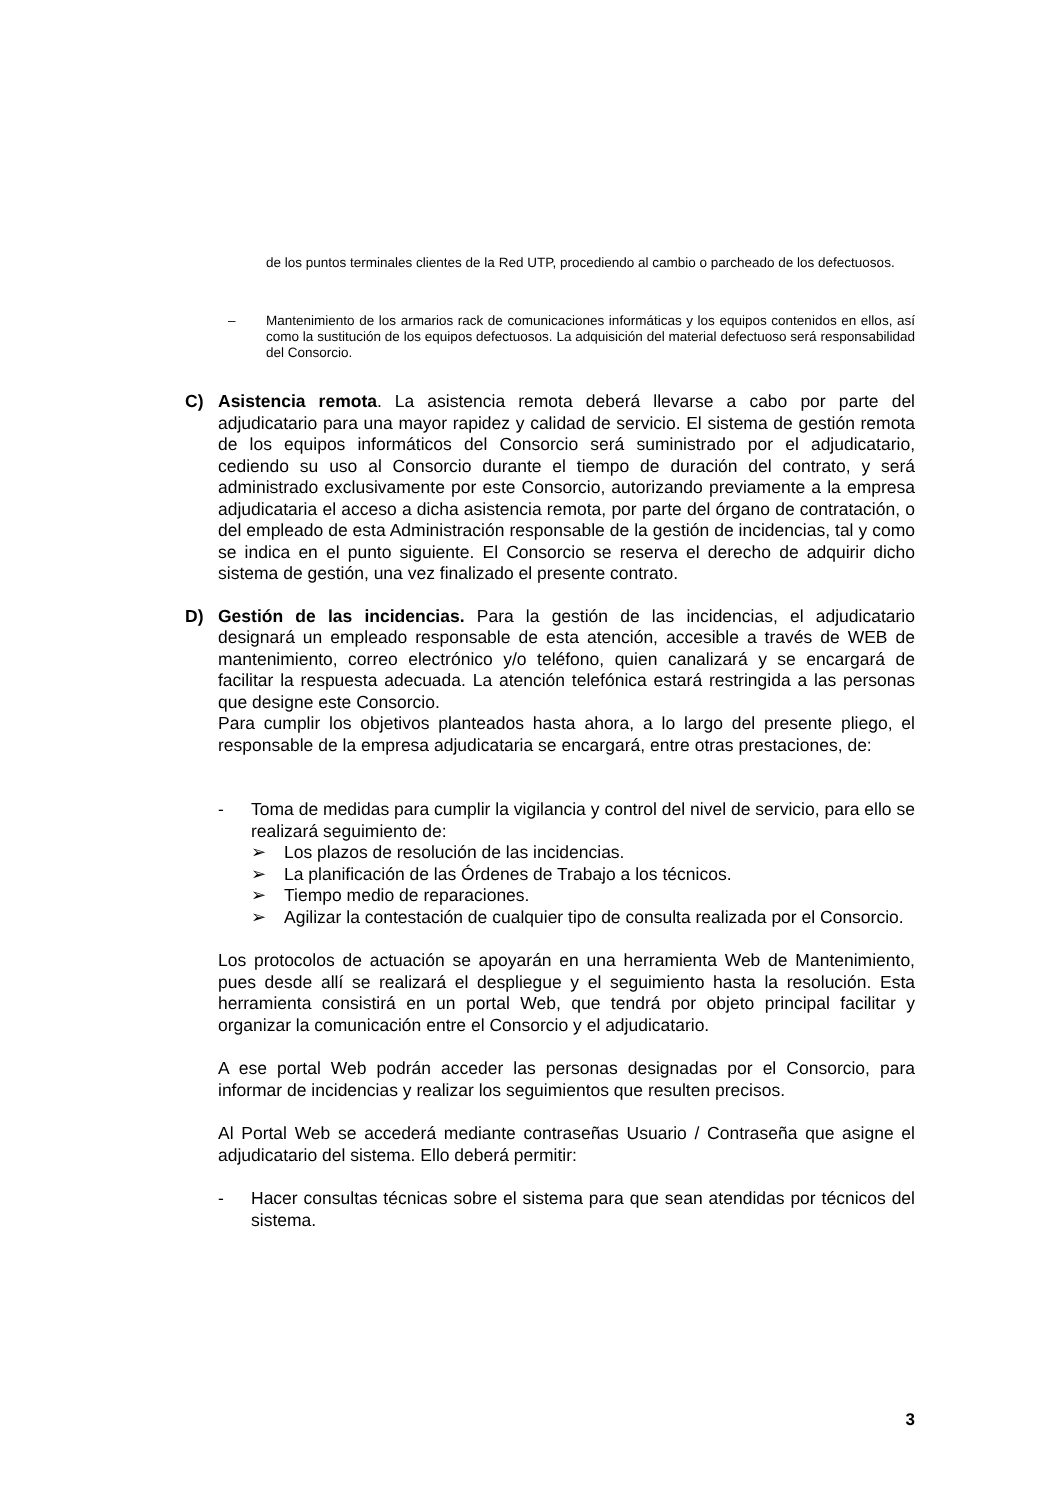de los puntos terminales clientes de la Red UTP, procediendo al cambio o parcheado de los defectuosos.
– Mantenimiento de los armarios rack de comunicaciones informáticas y los equipos contenidos en ellos, así como la sustitución de los equipos defectuosos. La adquisición del material defectuoso será responsabilidad del Consorcio.
C) Asistencia remota. La asistencia remota deberá llevarse a cabo por parte del adjudicatario para una mayor rapidez y calidad de servicio. El sistema de gestión remota de los equipos informáticos del Consorcio será suministrado por el adjudicatario, cediendo su uso al Consorcio durante el tiempo de duración del contrato, y será administrado exclusivamente por este Consorcio, autorizando previamente a la empresa adjudicataria el acceso a dicha asistencia remota, por parte del órgano de contratación, o del empleado de esta Administración responsable de la gestión de incidencias, tal y como se indica en el punto siguiente. El Consorcio se reserva el derecho de adquirir dicho sistema de gestión, una vez finalizado el presente contrato.
D) Gestión de las incidencias. Para la gestión de las incidencias, el adjudicatario designará un empleado responsable de esta atención, accesible a través de WEB de mantenimiento, correo electrónico y/o teléfono, quien canalizará y se encargará de facilitar la respuesta adecuada. La atención telefónica estará restringida a las personas que designe este Consorcio.
Para cumplir los objetivos planteados hasta ahora, a lo largo del presente pliego, el responsable de la empresa adjudicataria se encargará, entre otras prestaciones, de:
- Toma de medidas para cumplir la vigilancia y control del nivel de servicio, para ello se realizará seguimiento de:
➢ Los plazos de resolución de las incidencias.
➢ La planificación de las Órdenes de Trabajo a los técnicos.
➢ Tiempo medio de reparaciones.
➢ Agilizar la contestación de cualquier tipo de consulta realizada por el Consorcio.
Los protocolos de actuación se apoyarán en una herramienta Web de Mantenimiento, pues desde allí se realizará el despliegue y el seguimiento hasta la resolución. Esta herramienta consistirá en un portal Web, que tendrá por objeto principal facilitar y organizar la comunicación entre el Consorcio y el adjudicatario.
A ese portal Web podrán acceder las personas designadas por el Consorcio, para informar de incidencias y realizar los seguimientos que resulten precisos.
Al Portal Web se accederá mediante contraseñas Usuario / Contraseña que asigne el adjudicatario del sistema. Ello deberá permitir:
- Hacer consultas técnicas sobre el sistema para que sean atendidas por técnicos del sistema.
3